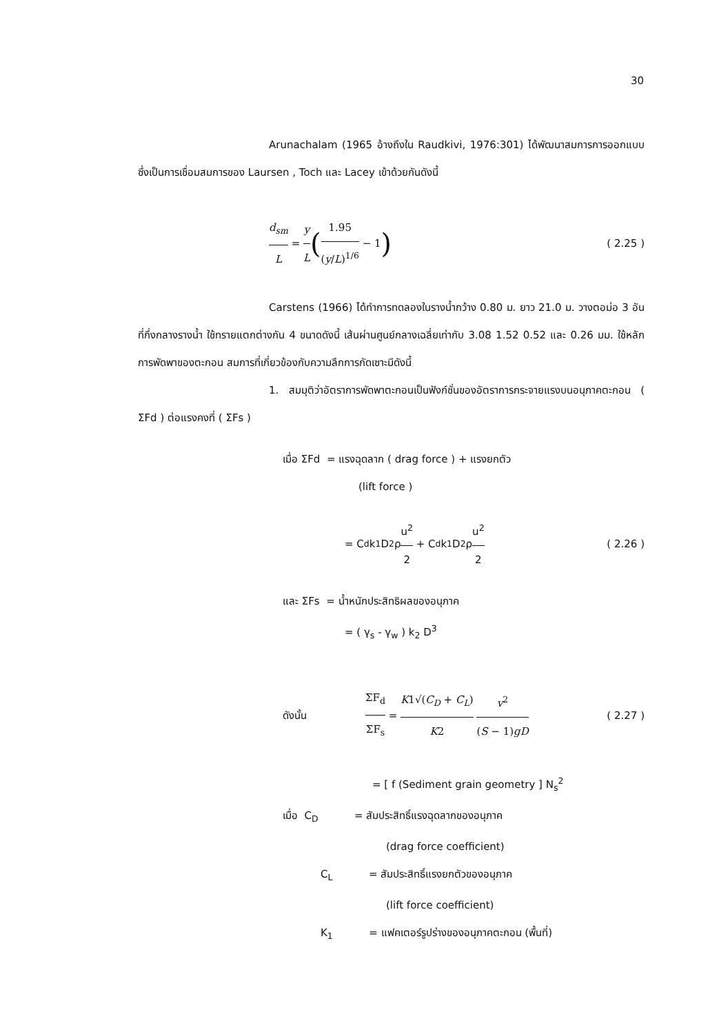30
Arunachalam (1965 อ้างถึงใน Raudkivi, 1976:301) ได้พัฒนาสมการการออกแบบ ซึ่งเป็นการเชื่อมสมการของ Laursen , Toch และ Lacey เข้าด้วยกันดังนี้
d<sub>sm</sub> L = y L (1.95 (y/L)<sup>1/6</sup> − 1) ( 2.25 )
Carstens (1966) ได้ทำการทดลองในรางน้ำกว้าง 0.80 ม. ยาว 21.0 ม. วางตอม่อ 3 อันที่กึ่งกลางรางน้ำ ใช้ทรายแตกต่างกัน 4 ขนาดดังนี้ เส้นผ่านศูนย์กลางเฉลี่ยเท่ากับ 3.08 1.52 0.52 และ 0.26 มม. ใช้หลักการพัดพาของตะกอน สมการที่เกี่ยวข้องกับความลึกการกัดเซาะมีดังนี้
1. สมมุติว่าอัตราการพัดพาตะกอนเป็นฟังก์ชั่นของอัตราการกระจายแรงบนอนุภาคตะกอน ( ΣFd ) ต่อแรงคงที่ ( ΣFs )
เมื่อ ΣFd = แรงฉุดลาก ( drag force ) + แรงยกตัว
(lift force )
= C<sub>d</sub> k<sub>1</sub> D<sup>2</sup> ρ u<sup>2</sup> 2 + C<sub>d</sub> k<sub>1</sub> D<sup>2</sup> ρ u<sup>2</sup> 2 ( 2.26 )
และ ΣFs = น้ำหนักประสิทธิผลของอนุภาค
= ( γ<sub>s</sub> - γ<sub>w</sub> ) k<sub>2</sub> D<sup>3</sup>
ดังนั้น ΣF<sub>d</sub> ΣF<sub>s</sub> = K1√(C<sub>D</sub> + C<sub>L</sub>) K2 v<sup>2</sup> (S − 1)gD ( 2.27 )
= [ f (Sediment grain geometry ] N<sub>s</sub><sup>2</sup>
เมื่อ C<sub>D</sub> = สัมประสิทธิ์แรงฉุดลากของอนุภาค
(drag force coefficient)
C<sub>L</sub> = สัมประสิทธิ์แรงยกตัวของอนุภาค
(lift force coefficient)
K<sub>1</sub> = แฟคเตอร์รูปร่างของอนุภาคตะกอน (พื้นที่)